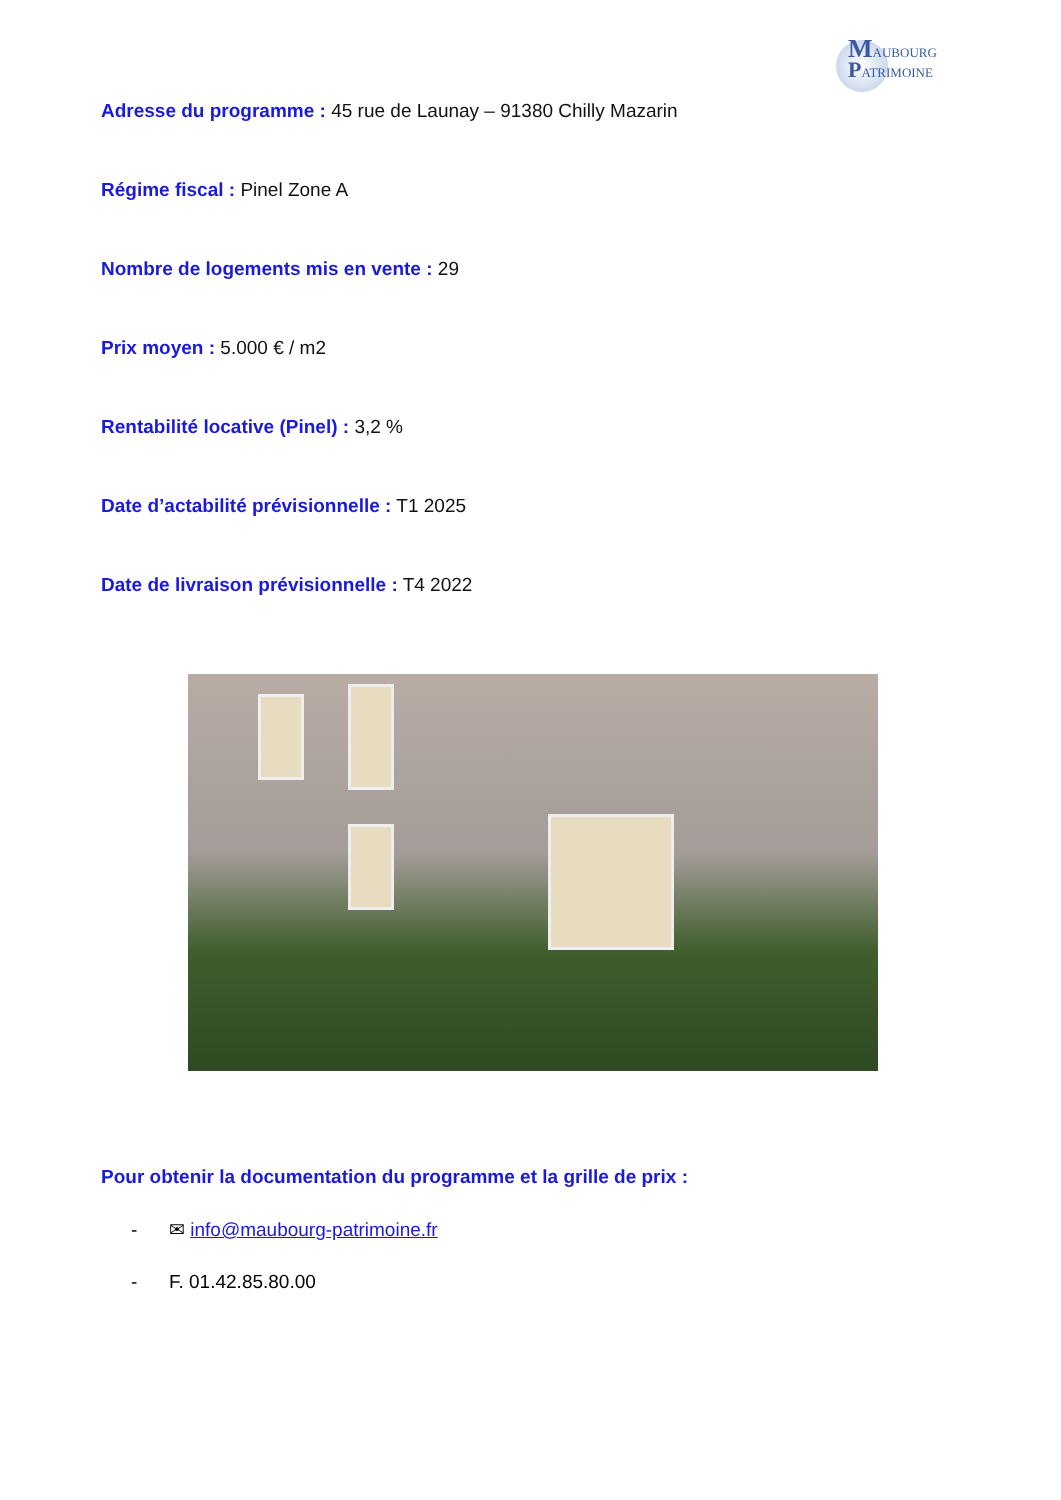MAUBOURG
PATRIMOINE
Adresse du programme : 45 rue de Launay – 91380 Chilly Mazarin
Régime fiscal : Pinel Zone A
Nombre de logements mis en vente : 29
Prix moyen : 5.000 € / m2
Rentabilité locative (Pinel) : 3,2 %
Date d’actabilité prévisionnelle : T1 2025
Date de livraison prévisionnelle : T4 2022
Pour obtenir la documentation du programme et la grille de prix :
- ✉ info@maubourg-patrimoine.fr
- F. 01.42.85.80.00